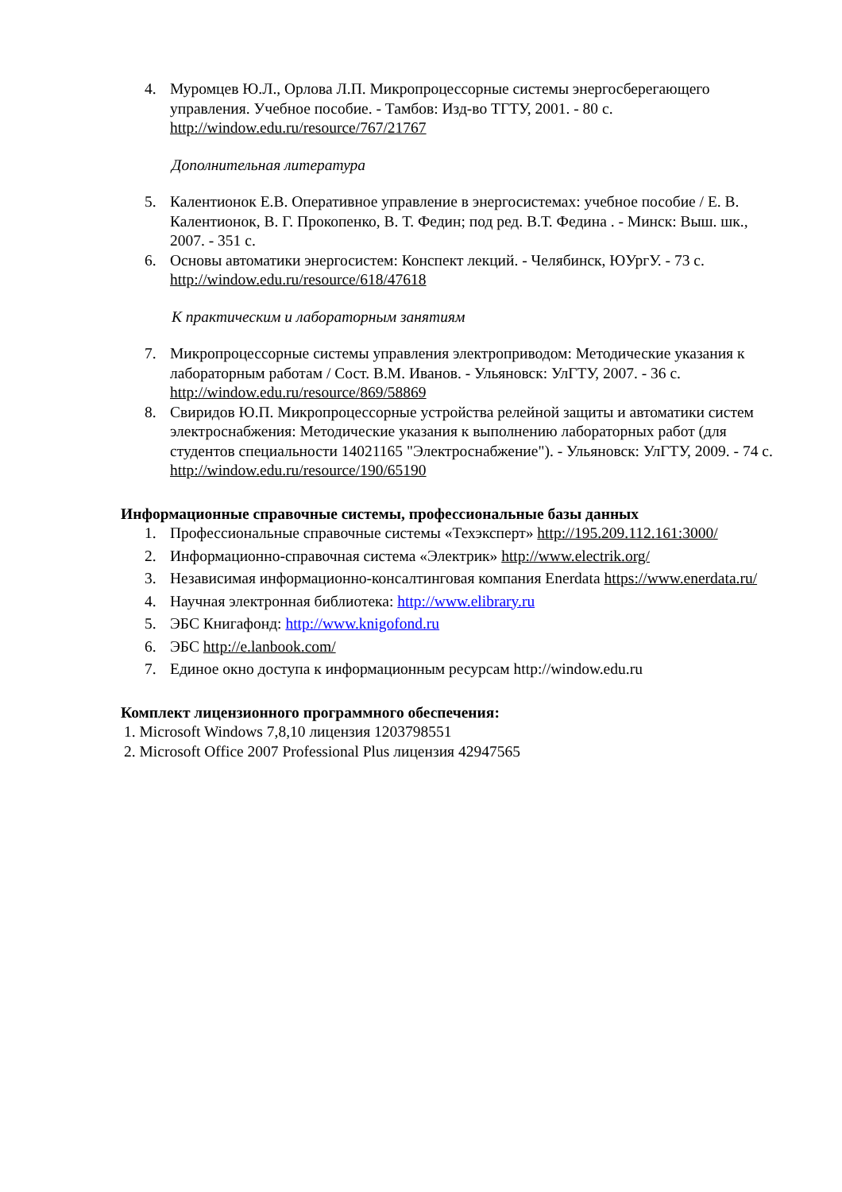4. Муромцев Ю.Л., Орлова Л.П. Микропроцессорные системы энергосберегающего управления. Учебное пособие. - Тамбов: Изд-во ТГТУ, 2001. - 80 с. http://window.edu.ru/resource/767/21767
Дополнительная литература
5. Калентионок Е.В. Оперативное управление в энергосистемах: учебное пособие / Е. В. Калентионок, В. Г. Прокопенко, В. Т. Федин; под ред. В.Т. Федина . - Минск: Выш. шк., 2007. - 351 с.
6. Основы автоматики энергосистем: Конспект лекций. - Челябинск, ЮУргУ. - 73 с. http://window.edu.ru/resource/618/47618
К практическим и лабораторным занятиям
7. Микропроцессорные системы управления электроприводом: Методические указания к лабораторным работам / Сост. В.М. Иванов. - Ульяновск: УлГТУ, 2007. - 36 с. http://window.edu.ru/resource/869/58869
8. Свиридов Ю.П. Микропроцессорные устройства релейной защиты и автоматики систем электроснабжения: Методические указания к выполнению лабораторных работ (для студентов специальности 14021165 "Электроснабжение"). - Ульяновск: УлГТУ, 2009. - 74 с. http://window.edu.ru/resource/190/65190
Информационные справочные системы, профессиональные базы данных
1. Профессиональные справочные системы «Техэксперт» http://195.209.112.161:3000/
2. Информационно-справочная система «Электрик» http://www.electrik.org/
3. Независимая информационно-консалтинговая компания Enerdata https://www.enerdata.ru/
4. Научная электронная библиотека: http://www.elibrary.ru
5. ЭБС Книгафонд: http://www.knigofond.ru
6. ЭБС http://e.lanbook.com/
7. Единое окно доступа к информационным ресурсам http://window.edu.ru
Комплект лицензионного программного обеспечения:
1. Microsoft Windows 7,8,10 лицензия 1203798551
2. Microsoft Office 2007 Professional Plus лицензия 42947565